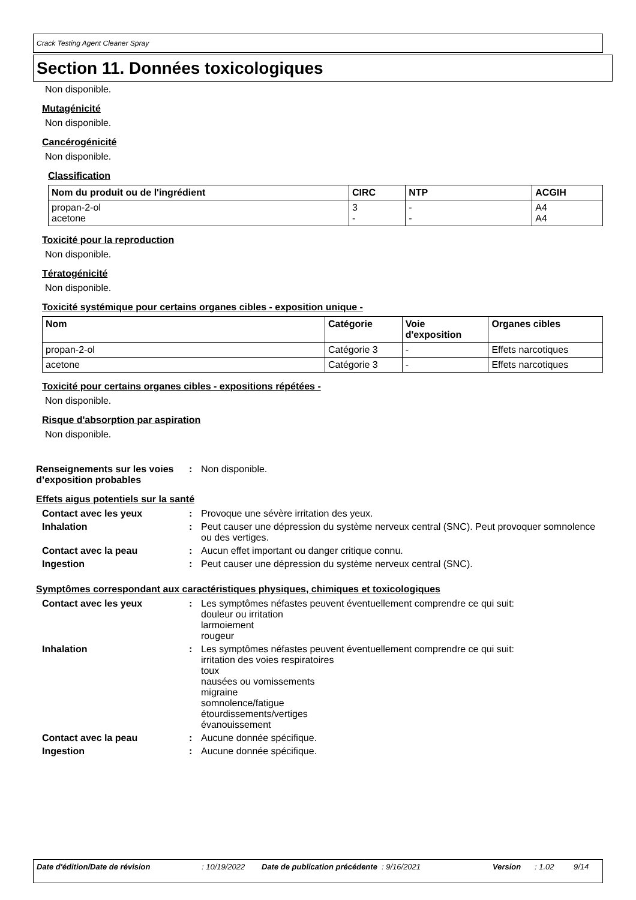Crack Testing Agent Cleaner Spray
Section 11. Données toxicologiques
Non disponible.
Mutagénicité
Non disponible.
Cancérogénicité
Non disponible.
Classification
| Nom du produit ou de l'ingrédient | CIRC | NTP | ACGIH |
| --- | --- | --- | --- |
| propan-2-ol acetone | 3 - | - - | A4 A4 |
Toxicité pour la reproduction
Non disponible.
Tératogénicité
Non disponible.
Toxicité systémique pour certains organes cibles - exposition unique -
| Nom | Catégorie | Voie d'exposition | Organes cibles |
| --- | --- | --- | --- |
| propan-2-ol | Catégorie 3 | - | Effets narcotiques |
| acetone | Catégorie 3 | - | Effets narcotiques |
Toxicité pour certains organes cibles - expositions répétées -
Non disponible.
Risque d'absorption par aspiration
Non disponible.
Renseignements sur les voies d’exposition probables
: Non disponible.
Effets aigus potentiels sur la santé
Contact avec les yeux : Provoque une sévère irritation des yeux.
Inhalation : Peut causer une dépression du système nerveux central (SNC). Peut provoquer somnolence ou des vertiges.
Contact avec la peau : Aucun effet important ou danger critique connu.
Ingestion : Peut causer une dépression du système nerveux central (SNC).
Symptômes correspondant aux caractéristiques physiques, chimiques et toxicologiques
Contact avec les yeux : Les symptômes néfastes peuvent éventuellement comprendre ce qui suit:
douleur ou irritation
larmoiement
rougeur
Inhalation : Les symptômes néfastes peuvent éventuellement comprendre ce qui suit:
irritation des voies respiratoires
toux
nausées ou vomissements
migraine
somnolence/fatigue
étourdissements/vertiges
évanouissement
Contact avec la peau : Aucune donnée spécifique.
Ingestion : Aucune donnée spécifique.
Date d'édition/Date de révision: 10/19/2022 Date de publication précédente: 9/16/2021 Version: 1.02 9/14